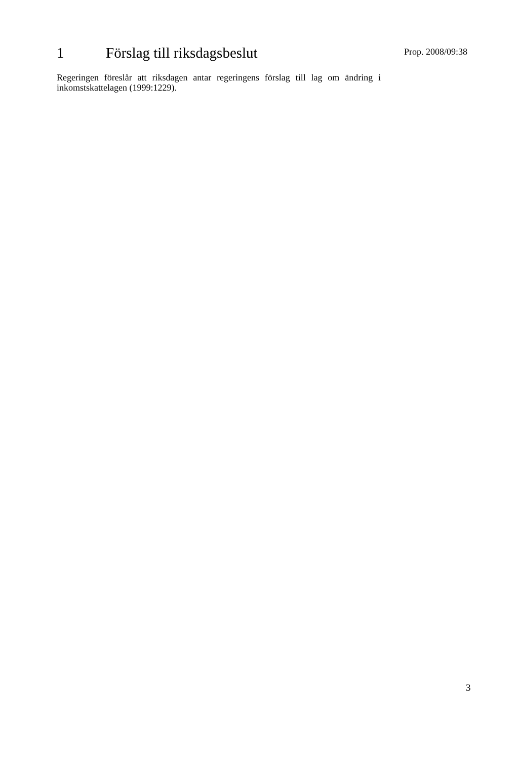1 Förslag till riksdagsbeslut
Prop. 2008/09:38
Regeringen föreslår att riksdagen antar regeringens förslag till lag om ändring i inkomstskattelagen (1999:1229).
3